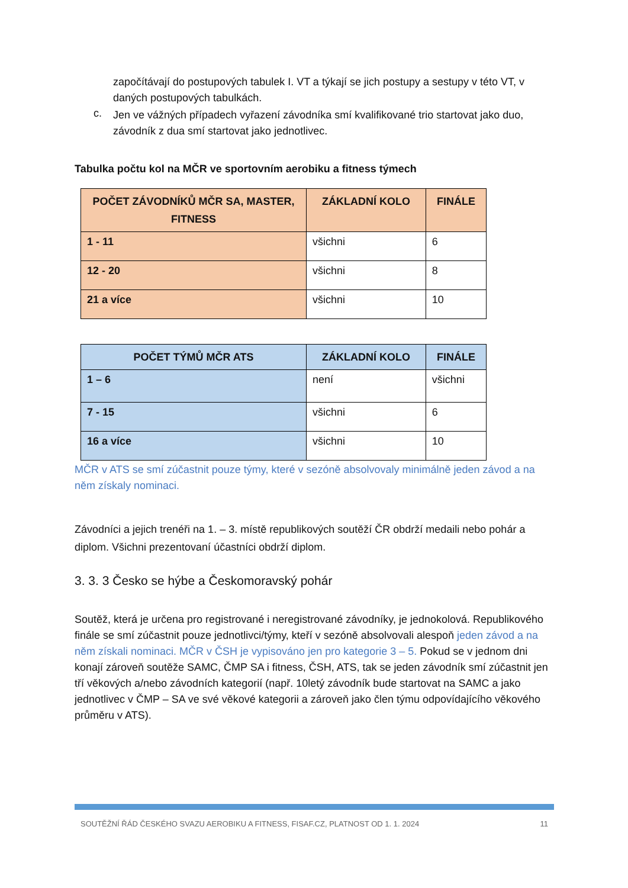započítávají do postupových tabulek I. VT a týkají se jich postupy a sestupy v této VT, v daných postupových tabulkách.
c.
Jen ve vážných případech vyřazení závodníka smí kvalifikované trio startovat jako duo, závodník z dua smí startovat jako jednotlivec.
Tabulka počtu kol na MČR ve sportovním aerobiku a fitness týmech
| POČET ZÁVODNÍKŮ MČR SA, MASTER, FITNESS | ZÁKLADNÍ KOLO | FINÁLE |
| --- | --- | --- |
| 1 - 11 | všichni | 6 |
| 12 - 20 | všichni | 8 |
| 21 a více | všichni | 10 |
| POČET TÝMŮ MČR ATS | ZÁKLADNÍ KOLO | FINÁLE |
| --- | --- | --- |
| 1 – 6 | není | všichni |
| 7 - 15 | všichni | 6 |
| 16 a více | všichni | 10 |
MČR v ATS se smí zúčastnit pouze týmy, které v sezóně absolvovaly minimálně jeden závod a na něm získaly nominaci.
Závodníci a jejich trenéři na 1. – 3. místě republikových soutěží ČR obdrží medaili nebo pohár a diplom. Všichni prezentovaní účastníci obdrží diplom.
3. 3. 3 Česko se hýbe a Českomoravský pohár
Soutěž, která je určena pro registrované i neregistrované závodníky, je jednokolová. Republikového finále se smí zúčastnit pouze jednotlivci/týmy, kteří v sezóně absolvovali alespoň jeden závod a na něm získali nominaci. MČR v ČSH je vypisováno jen pro kategorie 3 – 5. Pokud se v jednom dni konají zároveň soutěže SAMC, ČMP SA i fitness, ČSH, ATS, tak se jeden závodník smí zúčastnit jen tří věkových a/nebo závodních kategorií (např. 10letý závodník bude startovat na SAMC a jako jednotlivec v ČMP – SA ve své věkové kategorii a zároveň jako člen týmu odpovídajícího věkového průměru v ATS).
SOUTĚŽNÍ ŘÁD ČESKÉHO SVAZU AEROBIKU A FITNESS, FISAF.CZ, PLATNOST OD 1. 1. 2024 11